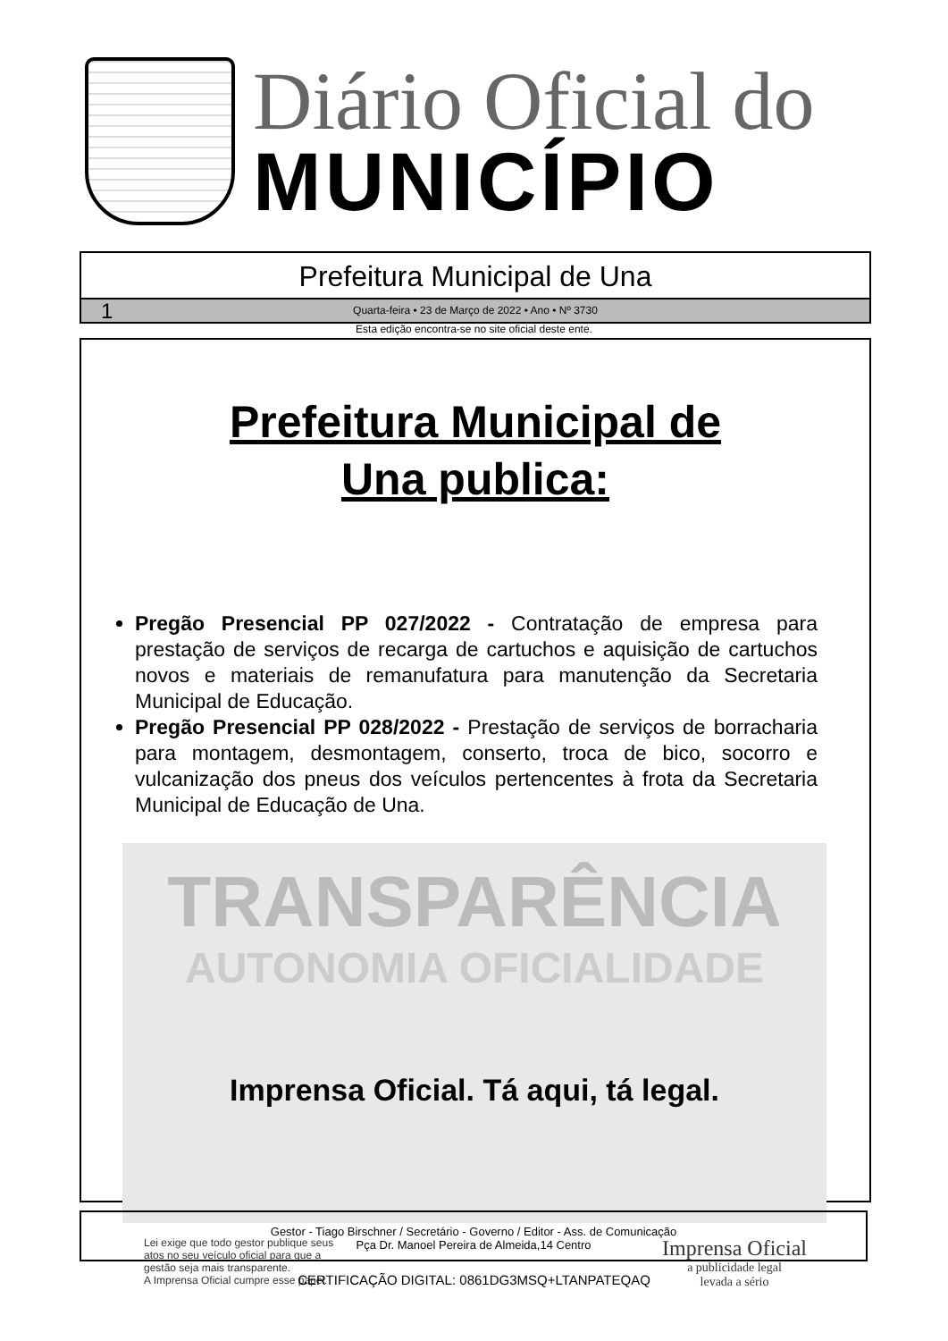Diário Oficial do
MUNICÍPIO
Prefeitura Municipal de Una
1 Quarta-feira • 23 de Março de 2022 • Ano • Nº 3730
Esta edição encontra-se no site oficial deste ente.
Prefeitura Municipal de
Una publica:
Pregão Presencial PP 027/2022 - Contratação de empresa para prestação de serviços de recarga de cartuchos e aquisição de cartuchos novos e materiais de remanufatura para manutenção da Secretaria Municipal de Educação.
Pregão Presencial PP 028/2022 - Prestação de serviços de borracharia para montagem, desmontagem, conserto, troca de bico, socorro e vulcanização dos pneus dos veículos pertencentes à frota da Secretaria Municipal de Educação de Una.
TRANSPARÊNCIA
AUTONOMIA OFICIALIDADE
Imprensa Oficial. Tá aqui, tá legal.
Lei exige que todo gestor publique seus
atos no seu veículo oficial para que a
gestão seja mais transparente.
A Imprensa Oficial cumpre esse papel.
Imprensa Oficial
a publicidade legal
levada a sério
Gestor - Tiago Birschner / Secretário - Governo / Editor - Ass. de Comunicação
Pça Dr. Manoel Pereira de Almeida,14 Centro
CERTIFICAÇÃO DIGITAL: 0861DG3MSQ+LTANPATEQAQ